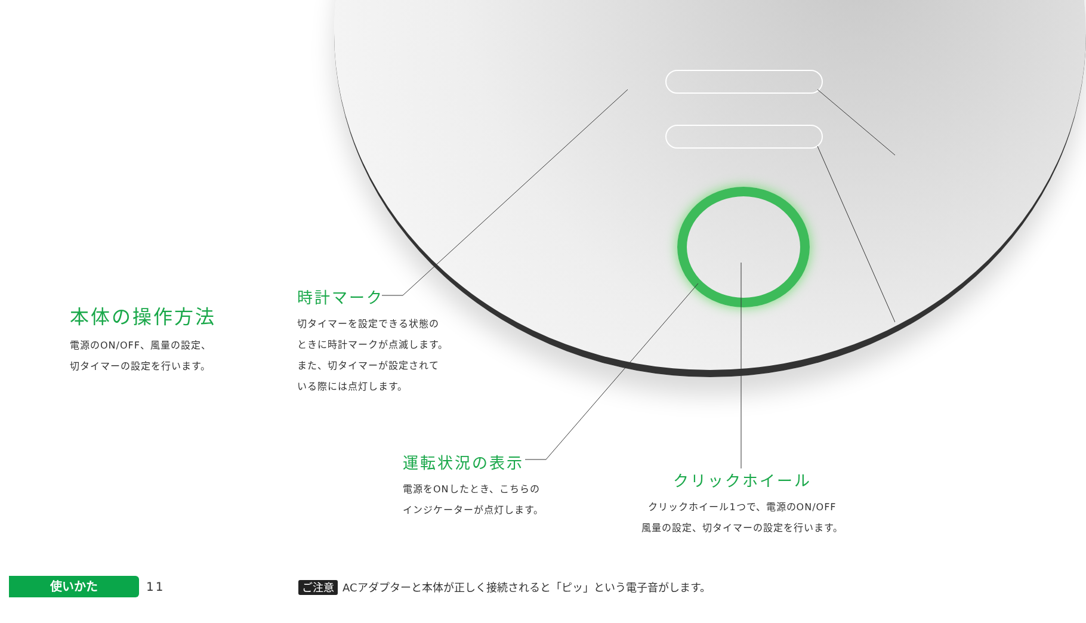本体の操作方法
電源のON/OFF、風量の設定、
切タイマーの設定を行います。
時計マーク
切タイマーを設定できる状態の
ときに時計マークが点滅します。
また、切タイマーが設定されて
いる際には点灯します。
運転状況の表示
電源をONしたとき、こちらの
インジケーターが点灯します。
クリックホイール
クリックホイール1つで、電源のON/OFF
風量の設定、切タイマーの設定を行います。
使いかた
11
ご注意 ACアダプターと本体が正しく接続されると「ピッ」という電子音がします。